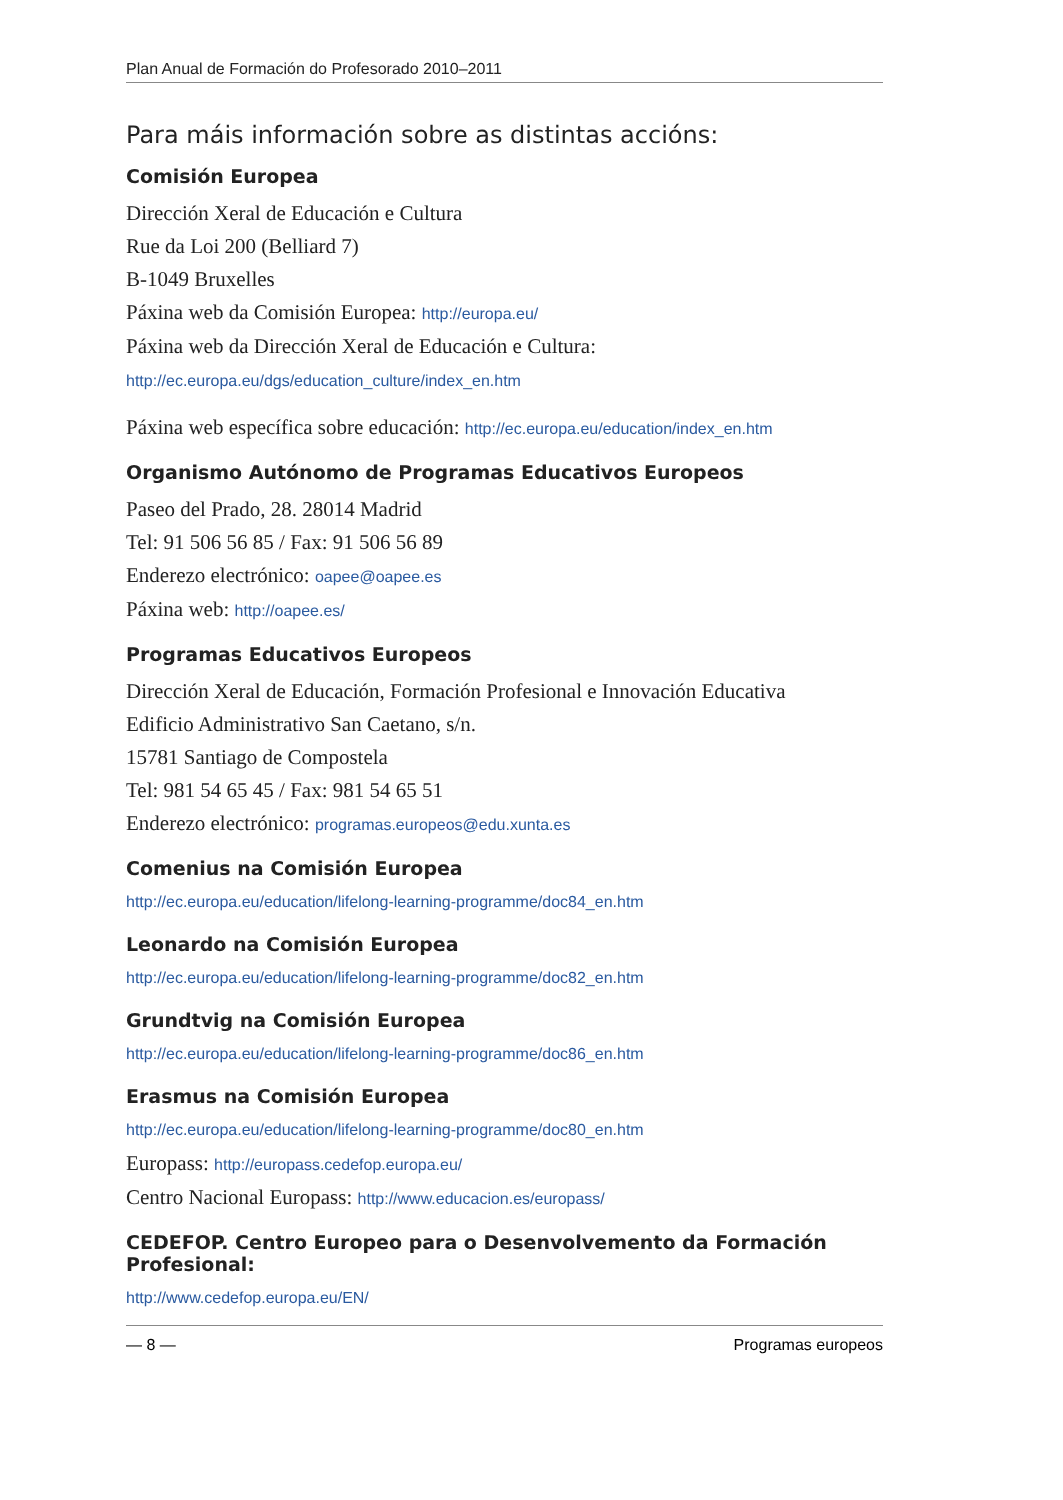Plan Anual de Formación do Profesorado 2010–2011
Para máis información sobre as distintas accións:
Comisión Europea
Dirección Xeral de Educación e Cultura
Rue da Loi 200 (Belliard 7)
B-1049 Bruxelles
Páxina web da Comisión Europea: http://europa.eu/
Páxina web da Dirección Xeral de Educación e Cultura:
http://ec.europa.eu/dgs/education_culture/index_en.htm
Páxina web específica sobre educación: http://ec.europa.eu/education/index_en.htm
Organismo Autónomo de Programas Educativos Europeos
Paseo del Prado, 28. 28014 Madrid
Tel: 91 506 56 85 / Fax: 91 506 56 89
Enderezo electrónico: oapee@oapee.es
Páxina web: http://oapee.es/
Programas Educativos Europeos
Dirección Xeral de Educación, Formación Profesional e Innovación Educativa
Edificio Administrativo San Caetano, s/n.
15781 Santiago de Compostela
Tel: 981 54 65 45 / Fax: 981 54 65 51
Enderezo electrónico: programas.europeos@edu.xunta.es
Comenius na Comisión Europea
http://ec.europa.eu/education/lifelong-learning-programme/doc84_en.htm
Leonardo na Comisión Europea
http://ec.europa.eu/education/lifelong-learning-programme/doc82_en.htm
Grundtvig na Comisión Europea
http://ec.europa.eu/education/lifelong-learning-programme/doc86_en.htm
Erasmus na Comisión Europea
http://ec.europa.eu/education/lifelong-learning-programme/doc80_en.htm
Europass: http://europass.cedefop.europa.eu/
Centro Nacional Europass: http://www.educacion.es/europass/
CEDEFOP. Centro Europeo para o Desenvolvemento da Formación Profesional:
http://www.cedefop.europa.eu/EN/
— 8 — Programas europeos